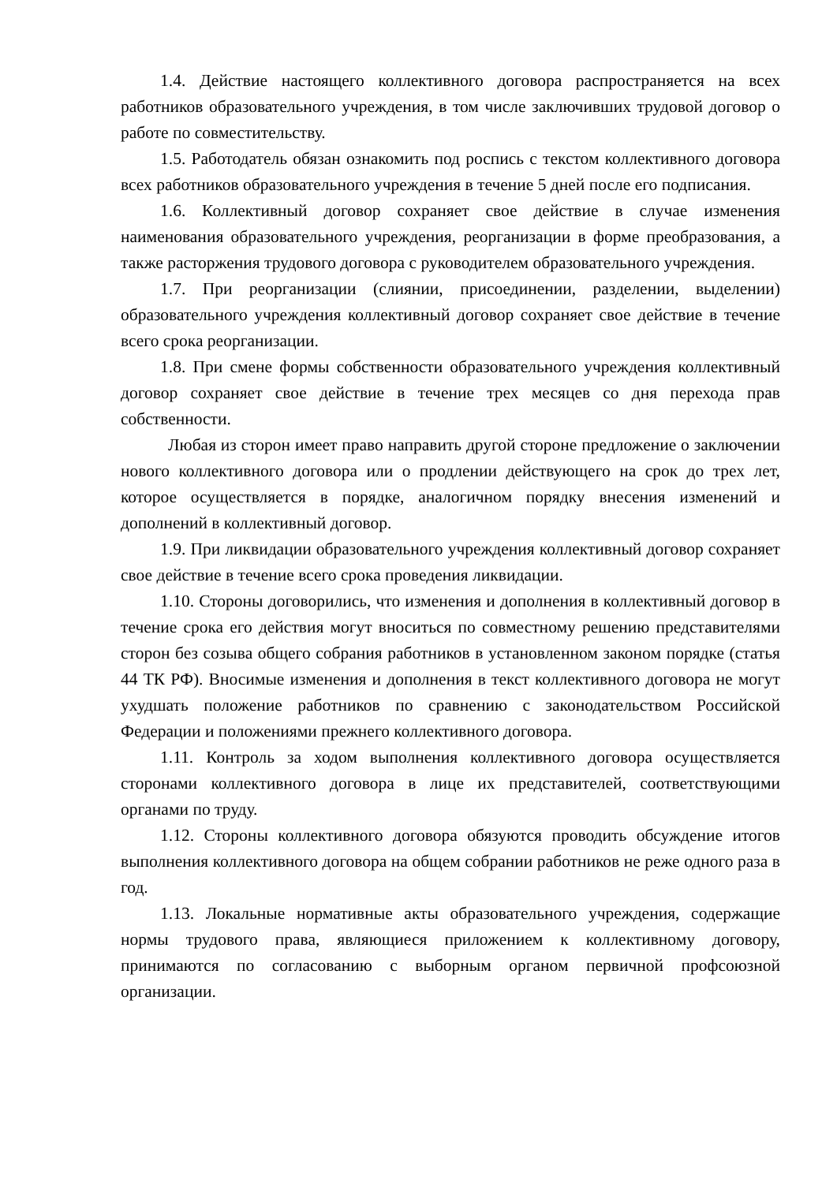1.4. Действие настоящего коллективного договора распространяется на всех работников образовательного учреждения, в том числе заключивших трудовой договор о работе по совместительству.
1.5. Работодатель обязан ознакомить под роспись с текстом коллективного договора всех работников образовательного учреждения в течение 5 дней после его подписания.
1.6. Коллективный договор сохраняет свое действие в случае изменения наименования образовательного учреждения, реорганизации в форме преобразования, а также расторжения трудового договора с руководителем образовательного учреждения.
1.7. При реорганизации (слиянии, присоединении, разделении, выделении) образовательного учреждения коллективный договор сохраняет свое действие в течение всего срока реорганизации.
1.8. При смене формы собственности образовательного учреждения коллективный договор сохраняет свое действие в течение трех месяцев со дня перехода прав собственности.
Любая из сторон имеет право направить другой стороне предложение о заключении нового коллективного договора или о продлении действующего на срок до трех лет, которое осуществляется в порядке, аналогичном порядку внесения изменений и дополнений в коллективный договор.
1.9. При ликвидации образовательного учреждения коллективный договор сохраняет свое действие в течение всего срока проведения ликвидации.
1.10. Стороны договорились, что изменения и дополнения в коллективный договор в течение срока его действия могут вноситься по совместному решению представителями сторон без созыва общего собрания работников в установленном законом порядке (статья 44 ТК РФ). Вносимые изменения и дополнения в текст коллективного договора не могут ухудшать положение работников по сравнению с законодательством Российской Федерации и положениями прежнего коллективного договора.
1.11. Контроль за ходом выполнения коллективного договора осуществляется сторонами коллективного договора в лице их представителей, соответствующими органами по труду.
1.12. Стороны коллективного договора обязуются проводить обсуждение итогов выполнения коллективного договора на общем собрании работников не реже одного раза в год.
1.13. Локальные нормативные акты образовательного учреждения, содержащие нормы трудового права, являющиеся приложением к коллективному договору, принимаются по согласованию с выборным органом первичной профсоюзной организации.